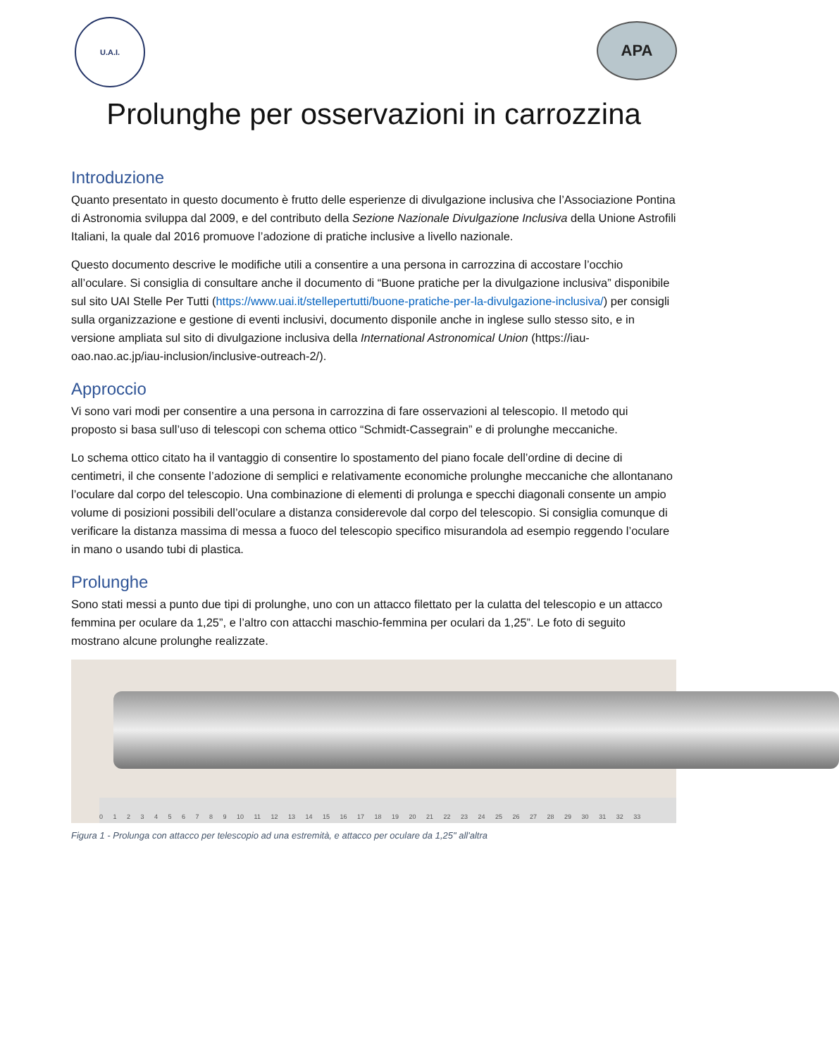U.A.I.
APA
Prolunghe per osservazioni in carrozzina
Introduzione
Quanto presentato in questo documento è frutto delle esperienze di divulgazione inclusiva che l’Associazione Pontina di Astronomia sviluppa dal 2009, e del contributo della Sezione Nazionale Divulgazione Inclusiva della Unione Astrofili Italiani, la quale dal 2016 promuove l’adozione di pratiche inclusive a livello nazionale.
Questo documento descrive le modifiche utili a consentire a una persona in carrozzina di accostare l’occhio all’oculare. Si consiglia di consultare anche il documento di “Buone pratiche per la divulgazione inclusiva” disponibile sul sito UAI Stelle Per Tutti (https://www.uai.it/stellepertutti/buone-pratiche-per-la-divulgazione-inclusiva/) per consigli sulla organizzazione e gestione di eventi inclusivi, documento disponile anche in inglese sullo stesso sito, e in versione ampliata sul sito di divulgazione inclusiva della International Astronomical Union (https://iau-oao.nao.ac.jp/iau-inclusion/inclusive-outreach-2/).
Approccio
Vi sono vari modi per consentire a una persona in carrozzina di fare osservazioni al telescopio. Il metodo qui proposto si basa sull’uso di telescopi con schema ottico “Schmidt-Cassegrain” e di prolunghe meccaniche.
Lo schema ottico citato ha il vantaggio di consentire lo spostamento del piano focale dell’ordine di decine di centimetri, il che consente l’adozione di semplici e relativamente economiche prolunghe meccaniche che allontanano l’oculare dal corpo del telescopio. Una combinazione di elementi di prolunga e specchi diagonali consente un ampio volume di posizioni possibili dell’oculare a distanza considerevole dal corpo del telescopio. Si consiglia comunque di verificare la distanza massima di messa a fuoco del telescopio specifico misurandola ad esempio reggendo l’oculare in mano o usando tubi di plastica.
Prolunghe
Sono stati messi a punto due tipi di prolunghe, uno con un attacco filettato per la culatta del telescopio e un attacco femmina per oculare da 1,25”, e l’altro con attacchi maschio-femmina per oculari da 1,25”. Le foto di seguito mostrano alcune prolunghe realizzate.
0 1 2 3 4 5 6 7 8 9 10 11 12 13 14 15 16 17 18 19 20 21 22 23 24 25 26 27 28 29 30 31 32 33
Figura 1 - Prolunga con attacco per telescopio ad una estremità, e attacco per oculare da 1,25" all'altra